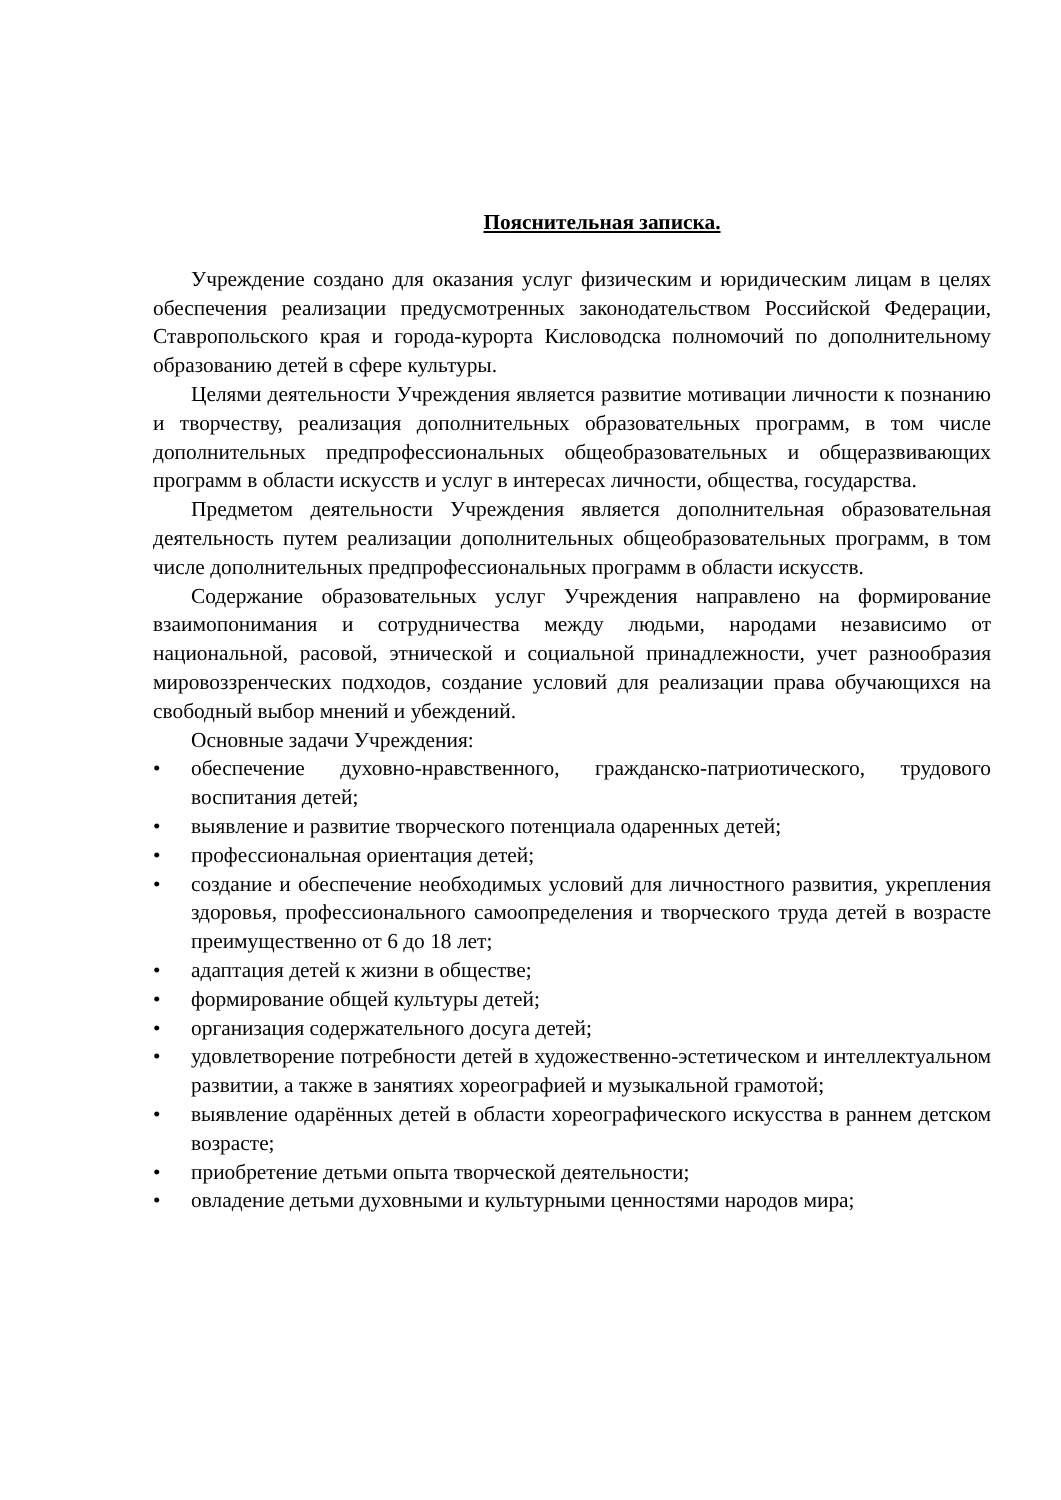Пояснительная записка.
Учреждение создано для оказания услуг физическим и юридическим лицам в целях обеспечения реализации предусмотренных законодательством Российской Федерации, Ставропольского края и города-курорта Кисловодска полномочий по дополнительному образованию детей в сфере культуры.
Целями деятельности Учреждения является развитие мотивации личности к познанию и творчеству, реализация дополнительных образовательных программ, в том числе дополнительных предпрофессиональных общеобразовательных и общеразвивающих программ в области искусств и услуг в интересах личности, общества, государства.
Предметом деятельности Учреждения является дополнительная образовательная деятельность путем реализации дополнительных общеобразовательных программ, в том числе дополнительных предпрофессиональных программ в области искусств.
Содержание образовательных услуг Учреждения направлено на формирование взаимопонимания и сотрудничества между людьми, народами независимо от национальной, расовой, этнической и социальной принадлежности, учет разнообразия мировоззренческих подходов, создание условий для реализации права обучающихся на свободный выбор мнений и убеждений.
Основные задачи Учреждения:
• обеспечение духовно-нравственного, гражданско-патриотического, трудового воспитания детей;
• выявление и развитие творческого потенциала одаренных детей;
• профессиональная ориентация детей;
• создание и обеспечение необходимых условий для личностного развития, укрепления здоровья, профессионального самоопределения и творческого труда детей в возрасте преимущественно от 6 до 18 лет;
• адаптация детей к жизни в обществе;
• формирование общей культуры детей;
• организация содержательного досуга детей;
• удовлетворение потребности детей в художественно-эстетическом и интеллектуальном развитии, а также в занятиях хореографией и музыкальной грамотой;
• выявление одарённых детей в области хореографического искусства в раннем детском возрасте;
• приобретение детьми опыта творческой деятельности;
• овладение детьми духовными и культурными ценностями народов мира;